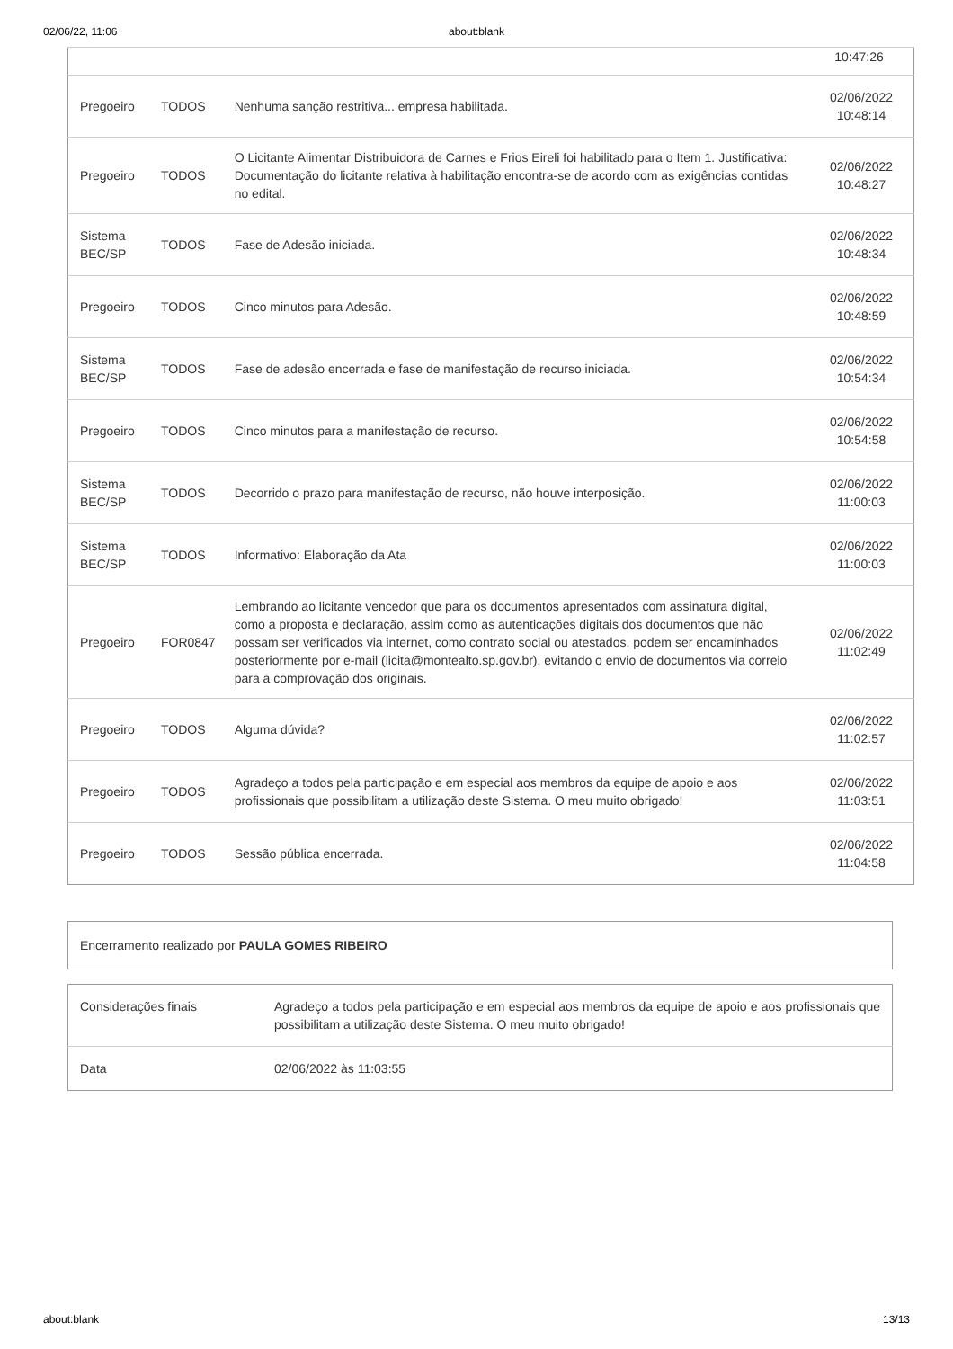02/06/22, 11:06 about:blank
| | | | 10:47:26 |
| Pregoeiro | TODOS | Nenhuma sanção restritiva... empresa habilitada. | 02/06/2022 10:48:14 |
| Pregoeiro | TODOS | O Licitante Alimentar Distribuidora de Carnes e Frios Eireli foi habilitado para o Item 1. Justificativa: Documentação do licitante relativa à habilitação encontra-se de acordo com as exigências contidas no edital. | 02/06/2022 10:48:27 |
| Sistema BEC/SP | TODOS | Fase de Adesão iniciada. | 02/06/2022 10:48:34 |
| Pregoeiro | TODOS | Cinco minutos para Adesão. | 02/06/2022 10:48:59 |
| Sistema BEC/SP | TODOS | Fase de adesão encerrada e fase de manifestação de recurso iniciada. | 02/06/2022 10:54:34 |
| Pregoeiro | TODOS | Cinco minutos para a manifestação de recurso. | 02/06/2022 10:54:58 |
| Sistema BEC/SP | TODOS | Decorrido o prazo para manifestação de recurso, não houve interposição. | 02/06/2022 11:00:03 |
| Sistema BEC/SP | TODOS | Informativo: Elaboração da Ata | 02/06/2022 11:00:03 |
| Pregoeiro | FOR0847 | Lembrando ao licitante vencedor que para os documentos apresentados com assinatura digital, como a proposta e declaração, assim como as autenticações digitais dos documentos que não possam ser verificados via internet, como contrato social ou atestados, podem ser encaminhados posteriormente por e-mail (licita@montealto.sp.gov.br), evitando o envio de documentos via correio para a comprovação dos originais. | 02/06/2022 11:02:49 |
| Pregoeiro | TODOS | Alguma dúvida? | 02/06/2022 11:02:57 |
| Pregoeiro | TODOS | Agradeço a todos pela participação e em especial aos membros da equipe de apoio e aos profissionais que possibilitam a utilização deste Sistema. O meu muito obrigado! | 02/06/2022 11:03:51 |
| Pregoeiro | TODOS | Sessão pública encerrada. | 02/06/2022 11:04:58 |
| Encerramento realizado por PAULA GOMES RIBEIRO |
| Considerações finais | Agradeço a todos pela participação e em especial aos membros da equipe de apoio e aos profissionais que possibilitam a utilização deste Sistema. O meu muito obrigado! |
| Data | 02/06/2022 às 11:03:55 |
about:blank 13/13